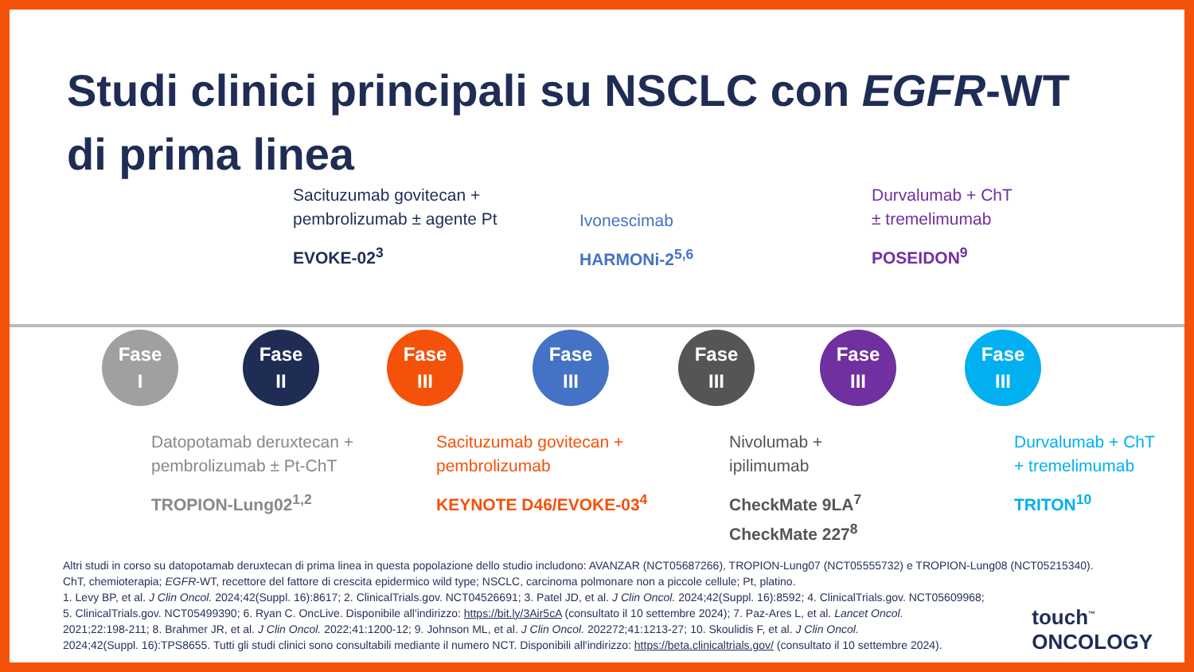Studi clinici principali su NSCLC con EGFR-WT
di prima linea
Sacituzumab govitecan +
pembrolizumab ± agente Pt
EVOKE-02<sup>3</sup>
Ivonescimab
HARMONi-2<sup>5,6</sup>
Durvalumab + ChT
± tremelimumab
POSEIDON<sup>9</sup>
Fase
I
Fase
II
Fase
III
Fase
III
Fase
III
Fase
III
Fase
III
Datopotamab deruxtecan +
pembrolizumab ± Pt-ChT
TROPION-Lung02<sup>1,2</sup>
Sacituzumab govitecan +
pembrolizumab
KEYNOTE D46/EVOKE-03<sup>4</sup>
Nivolumab +
ipilimumab
CheckMate 9LA<sup>7</sup>
CheckMate 227<sup>8</sup>
Durvalumab + ChT
+ tremelimumab
TRITON<sup>10</sup>
Altri studi in corso su datopotamab deruxtecan di prima linea in questa popolazione dello studio includono: AVANZAR (NCT05687266), TROPION-Lung07 (NCT05555732) e TROPION-Lung08 (NCT05215340).
ChT, chemioterapia; EGFR-WT, recettore del fattore di crescita epidermico wild type; NSCLC, carcinoma polmonare non a piccole cellule; Pt, platino.
1. Levy BP, et al. J Clin Oncol. 2024;42(Suppl. 16):8617; 2. ClinicalTrials.gov. NCT04526691; 3. Patel JD, et al. J Clin Oncol. 2024;42(Suppl. 16):8592; 4. ClinicalTrials.gov. NCT05609968;
5. ClinicalTrials.gov. NCT05499390; 6. Ryan C. OncLive. Disponibile all'indirizzo: https://bit.ly/3Air5cA (consultato il 10 settembre 2024); 7. Paz-Ares L, et al. Lancet Oncol.
2021;22:198-211; 8. Brahmer JR, et al. J Clin Oncol. 2022;41:1200-12; 9. Johnson ML, et al. J Clin Oncol. 202272;41:1213-27; 10. Skoulidis F, et al. J Clin Oncol.
2024;42(Suppl. 16):TPS8655. Tutti gli studi clinici sono consultabili mediante il numero NCT. Disponibili all'indirizzo: https://beta.clinicaltrials.gov/ (consultato il 10 settembre 2024).
touch<sup>™</sup>
ONCOLOGY